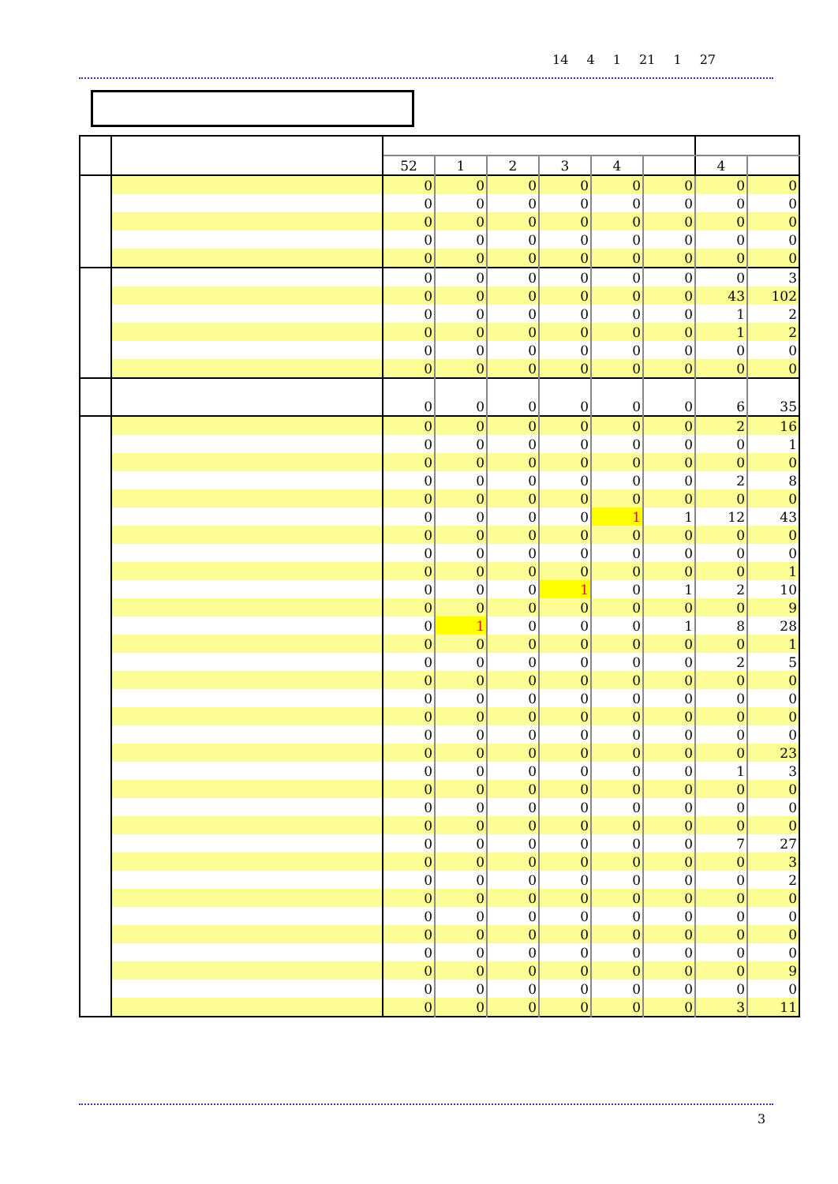14 4 1 21 1 27
| | | 52 | 1 | 2 | 3 | 4 | | 4 | |
| --- | --- | --- | --- | --- | --- | --- | --- | --- | --- |
| | | 0 | 0 | 0 | 0 | 0 | 0 | 0 | 0 |
| | | 0 | 0 | 0 | 0 | 0 | 0 | 0 | 0 |
| | | 0 | 0 | 0 | 0 | 0 | 0 | 0 | 0 |
| | | 0 | 0 | 0 | 0 | 0 | 0 | 0 | 0 |
| | | 0 | 0 | 0 | 0 | 0 | 0 | 0 | 0 |
| | | 0 | 0 | 0 | 0 | 0 | 0 | 0 | 3 |
| | | 0 | 0 | 0 | 0 | 0 | 0 | 43 | 102 |
| | | 0 | 0 | 0 | 0 | 0 | 0 | 1 | 2 |
| | | 0 | 0 | 0 | 0 | 0 | 0 | 1 | 2 |
| | | 0 | 0 | 0 | 0 | 0 | 0 | 0 | 0 |
| | | 0 | 0 | 0 | 0 | 0 | 0 | 0 | 0 |
| | | 0 | 0 | 0 | 0 | 0 | 0 | 6 | 35 |
| | | 0 | 0 | 0 | 0 | 0 | 0 | 2 | 16 |
| | | 0 | 0 | 0 | 0 | 0 | 0 | 0 | 1 |
| | | 0 | 0 | 0 | 0 | 0 | 0 | 0 | 0 |
| | | 0 | 0 | 0 | 0 | 0 | 0 | 2 | 8 |
| | | 0 | 0 | 0 | 0 | 0 | 0 | 0 | 0 |
| | | 0 | 0 | 0 | 0 | 1 | 1 | 12 | 43 |
| | | 0 | 0 | 0 | 0 | 0 | 0 | 0 | 0 |
| | | 0 | 0 | 0 | 0 | 0 | 0 | 0 | 0 |
| | | 0 | 0 | 0 | 0 | 0 | 0 | 0 | 1 |
| | | 0 | 0 | 0 | 1 | 0 | 1 | 2 | 10 |
| | | 0 | 0 | 0 | 0 | 0 | 0 | 0 | 9 |
| | | 0 | 1 | 0 | 0 | 0 | 1 | 8 | 28 |
| | | 0 | 0 | 0 | 0 | 0 | 0 | 0 | 1 |
| | | 0 | 0 | 0 | 0 | 0 | 0 | 2 | 5 |
| | | 0 | 0 | 0 | 0 | 0 | 0 | 0 | 0 |
| | | 0 | 0 | 0 | 0 | 0 | 0 | 0 | 0 |
| | | 0 | 0 | 0 | 0 | 0 | 0 | 0 | 0 |
| | | 0 | 0 | 0 | 0 | 0 | 0 | 0 | 0 |
| | | 0 | 0 | 0 | 0 | 0 | 0 | 0 | 23 |
| | | 0 | 0 | 0 | 0 | 0 | 0 | 1 | 3 |
| | | 0 | 0 | 0 | 0 | 0 | 0 | 0 | 0 |
| | | 0 | 0 | 0 | 0 | 0 | 0 | 0 | 0 |
| | | 0 | 0 | 0 | 0 | 0 | 0 | 0 | 0 |
| | | 0 | 0 | 0 | 0 | 0 | 0 | 7 | 27 |
| | | 0 | 0 | 0 | 0 | 0 | 0 | 0 | 3 |
| | | 0 | 0 | 0 | 0 | 0 | 0 | 0 | 2 |
| | | 0 | 0 | 0 | 0 | 0 | 0 | 0 | 0 |
| | | 0 | 0 | 0 | 0 | 0 | 0 | 0 | 0 |
| | | 0 | 0 | 0 | 0 | 0 | 0 | 0 | 0 |
| | | 0 | 0 | 0 | 0 | 0 | 0 | 0 | 0 |
| | | 0 | 0 | 0 | 0 | 0 | 0 | 0 | 9 |
| | | 0 | 0 | 0 | 0 | 0 | 0 | 0 | 0 |
| | | 0 | 0 | 0 | 0 | 0 | 0 | 3 | 11 |
3